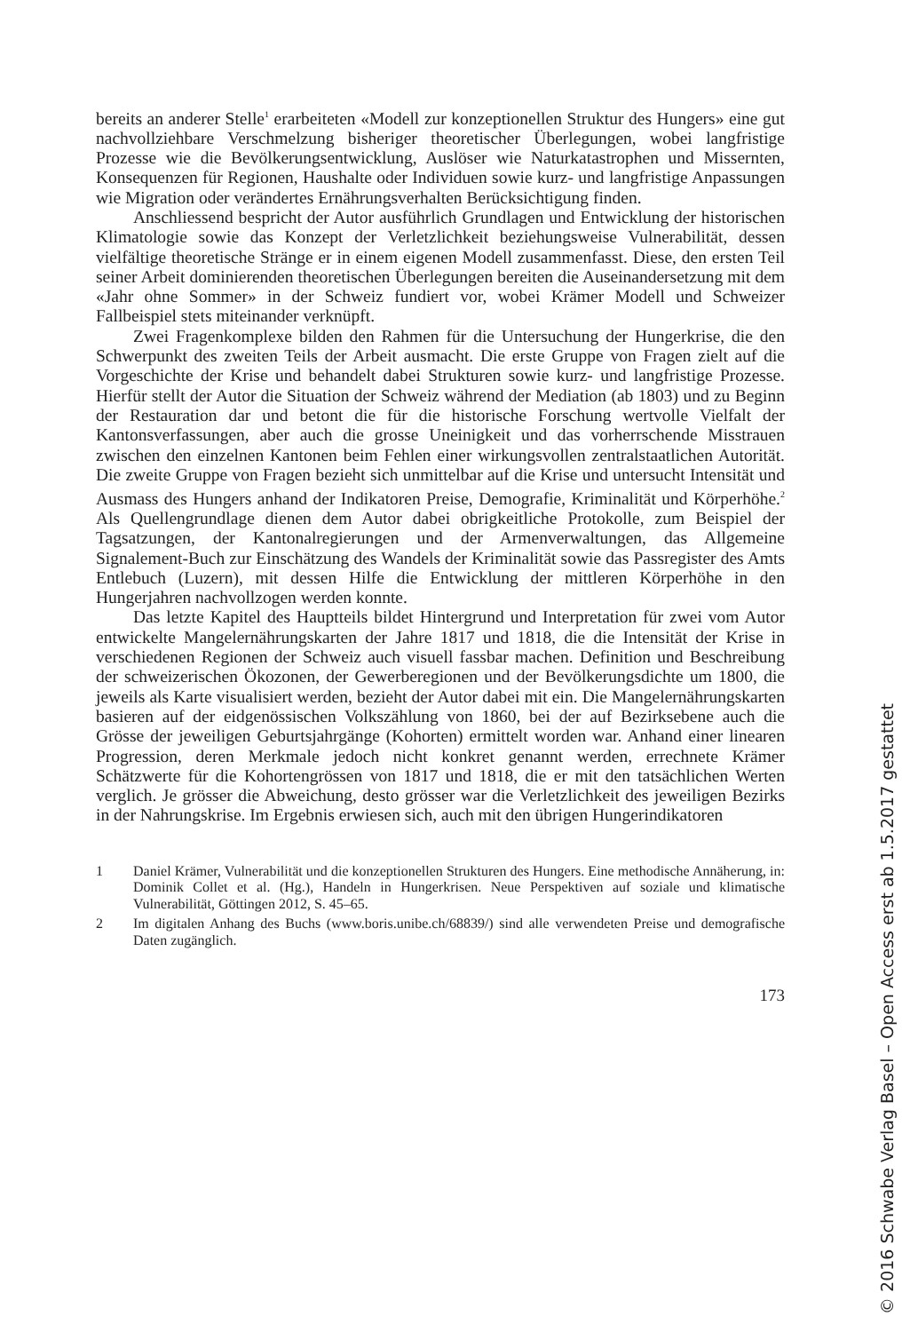bereits an anderer Stelle<sup>1</sup> erarbeiteten «Modell zur konzeptionellen Struktur des Hungers» eine gut nachvollziehbare Verschmelzung bisheriger theoretischer Überlegungen, wobei langfristige Prozesse wie die Bevölkerungsentwicklung, Auslöser wie Naturkatastrophen und Missernten, Konsequenzen für Regionen, Haushalte oder Individuen sowie kurz- und langfristige Anpassungen wie Migration oder verändertes Ernährungsverhalten Berücksichtigung finden.
Anschliessend bespricht der Autor ausführlich Grundlagen und Entwicklung der historischen Klimatologie sowie das Konzept der Verletzlichkeit beziehungsweise Vulnerabilität, dessen vielfältige theoretische Stränge er in einem eigenen Modell zusammenfasst. Diese, den ersten Teil seiner Arbeit dominierenden theoretischen Überlegungen bereiten die Auseinandersetzung mit dem «Jahr ohne Sommer» in der Schweiz fundiert vor, wobei Krämer Modell und Schweizer Fallbeispiel stets miteinander verknüpft.
Zwei Fragenkomplexe bilden den Rahmen für die Untersuchung der Hungerkrise, die den Schwerpunkt des zweiten Teils der Arbeit ausmacht. Die erste Gruppe von Fragen zielt auf die Vorgeschichte der Krise und behandelt dabei Strukturen sowie kurz- und langfristige Prozesse. Hierfür stellt der Autor die Situation der Schweiz während der Mediation (ab 1803) und zu Beginn der Restauration dar und betont die für die historische Forschung wertvolle Vielfalt der Kantonsverfassungen, aber auch die grosse Uneinigkeit und das vorherrschende Misstrauen zwischen den einzelnen Kantonen beim Fehlen einer wirkungsvollen zentralstaatlichen Autorität. Die zweite Gruppe von Fragen bezieht sich unmittelbar auf die Krise und untersucht Intensität und Ausmass des Hungers anhand der Indikatoren Preise, Demografie, Kriminalität und Körperhöhe.<sup>2</sup> Als Quellengrundlage dienen dem Autor dabei obrigkeitliche Protokolle, zum Beispiel der Tagsatzungen, der Kantonalregierungen und der Armenverwaltungen, das Allgemeine Signalement-Buch zur Einschätzung des Wandels der Kriminalität sowie das Passregister des Amts Entlebuch (Luzern), mit dessen Hilfe die Entwicklung der mittleren Körperhöhe in den Hungerjahren nachvollzogen werden konnte.
Das letzte Kapitel des Hauptteils bildet Hintergrund und Interpretation für zwei vom Autor entwickelte Mangelernährungskarten der Jahre 1817 und 1818, die die Intensität der Krise in verschiedenen Regionen der Schweiz auch visuell fassbar machen. Definition und Beschreibung der schweizerischen Ökozonen, der Gewerberegionen und der Bevölkerungsdichte um 1800, die jeweils als Karte visualisiert werden, bezieht der Autor dabei mit ein. Die Mangelernährungskarten basieren auf der eidgenössischen Volkszählung von 1860, bei der auf Bezirksebene auch die Grösse der jeweiligen Geburtsjahrgänge (Kohorten) ermittelt worden war. Anhand einer linearen Progression, deren Merkmale jedoch nicht konkret genannt werden, errechnete Krämer Schätzwerte für die Kohortengrössen von 1817 und 1818, die er mit den tatsächlichen Werten verglich. Je grösser die Abweichung, desto grösser war die Verletzlichkeit des jeweiligen Bezirks in der Nahrungskrise. Im Ergebnis erwiesen sich, auch mit den übrigen Hungerindikatoren
1 Daniel Krämer, Vulnerabilität und die konzeptionellen Strukturen des Hungers. Eine methodische Annäherung, in: Dominik Collet et al. (Hg.), Handeln in Hungerkrisen. Neue Perspektiven auf soziale und klimatische Vulnerabilität, Göttingen 2012, S. 45–65.
2 Im digitalen Anhang des Buchs (www.boris.unibe.ch/68839/) sind alle verwendeten Preise und demografische Daten zugänglich.
173
© 2016 Schwabe Verlag Basel – Open Access erst ab 1.5.2017 gestattet